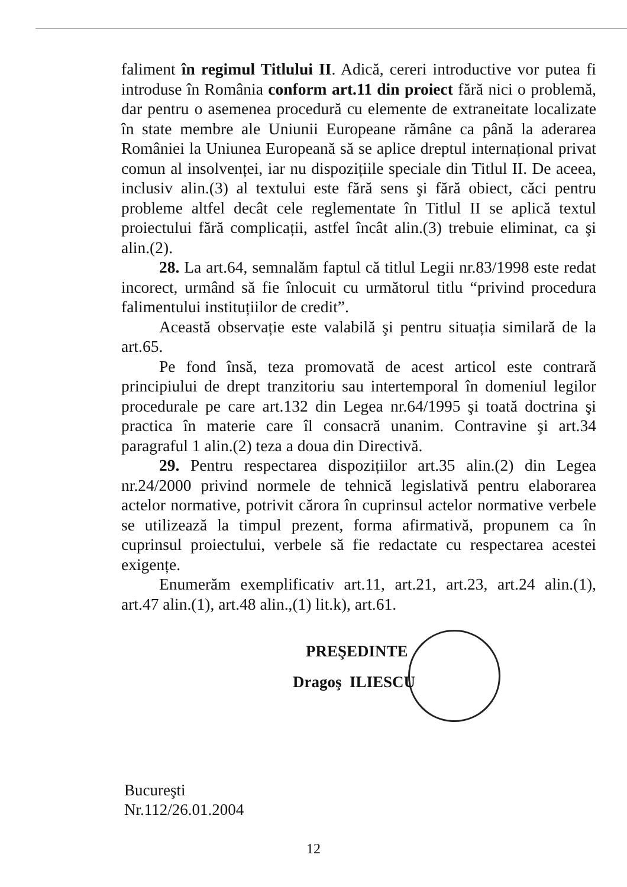faliment în regimul Titlului II. Adică, cereri introductive vor putea fi introduse în România conform art.11 din proiect fără nici o problemă, dar pentru o asemenea procedură cu elemente de extraneitate localizate în state membre ale Uniunii Europeane rămâne ca până la aderarea României la Uniunea Europeană să se aplice dreptul internațional privat comun al insolvenței, iar nu dispozițiile speciale din Titlul II. De aceea, inclusiv alin.(3) al textului este fără sens şi fără obiect, căci pentru probleme altfel decât cele reglementate în Titlul II se aplică textul proiectului fără complicații, astfel încât alin.(3) trebuie eliminat, ca şi alin.(2).
28. La art.64, semnalăm faptul că titlul Legii nr.83/1998 este redat incorect, urmând să fie înlocuit cu următorul titlu “privind procedura falimentului instituțiilor de credit”.
Această observație este valabilă şi pentru situația similară de la art.65.
Pe fond însă, teza promovată de acest articol este contrară principiului de drept tranzitoriu sau intertemporal în domeniul legilor procedurale pe care art.132 din Legea nr.64/1995 şi toată doctrina şi practica în materie care îl consacră unanim. Contravine şi art.34 paragraful 1 alin.(2) teza a doua din Directivă.
29. Pentru respectarea dispozițiilor art.35 alin.(2) din Legea nr.24/2000 privind normele de tehnică legislativă pentru elaborarea actelor normative, potrivit cărora în cuprinsul actelor normative verbele se utilizează la timpul prezent, forma afirmativă, propunem ca în cuprinsul proiectului, verbele să fie redactate cu respectarea acestei exigențe.
Enumerăm exemplificativ art.11, art.21, art.23, art.24 alin.(1), art.47 alin.(1), art.48 alin.,(1) lit.k), art.61.
PREŞEDINTE
Dragoş ILIESCU
Bucureşti
Nr.112/26.01.2004
12